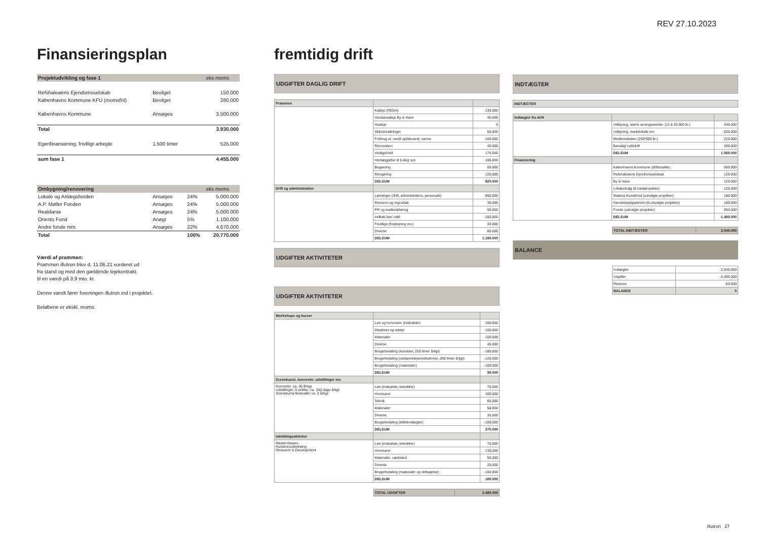REV 27.10.2023
Finansieringsplan
| Projektudvikling og fase 1 | | | eks moms |
| Refshaleøens Ejendomsselskab | Bevilget | | 150.000 |
| Københavns Kommune KFU (momsfrit) | Bevilget | | 280.000 |
| Københavns Kommune | Ansøges | | 3.500.000 |
| Total | | | 3.930.000 |
| Egenfinansiering, frivilligt arbejde | 1.500 timer | | 525.000 |
| sum fase 1 | | | 4.455.000 |
| Ombygning/renovering | | | eks moms |
| Lokale og Anlægsfonden | Ansøges | 24% | 5.000.000 |
| A.P. Møller Fonden | Ansøges | 24% | 5.000.000 |
| Realdania | Ansøges | 24% | 5.000.000 |
| Orients Fond | Anøgt | 5% | 1.100.000 |
| Andre fonde mm. | Ansøges | 22% | 4.670.000 |
| Total | | 100% | 20.770.000 |
Værdi af prammen:
Prammen illutron blev d. 11.06.21 vurderet ud
fra stand og med den gældende lejekontrakt
til en værdi på 3,9 mio. kr.
Denne værdi fører foreningen illutron ind i projektet.
Beløbene er ekskl. moms.
fremtidig drift
UDGIFTER DAGLIG DRIFT
| Prammen | | |
| | Kajleje (REDA) | 130.000 |
| | Vandarealleje By & Havn | 40.000 |
| | Husleje | 0 |
| | Skibsforsikringer | 50.000 |
| | Forbrug el, vand/ spildevand, varme | 100.000 |
| | Renovation | 40.000 |
| | Vedligehold | 175.000 |
| | Henlæggelse til 5-årig syn | 100.000 |
| | Bugsering | 60.000 |
| | Rengøring | 125.000 |
| | DELSUM | 820.000 |
| Drift og administration | | |
| | Lønninger (drift, administration, personale) | 850.000 |
| | Revision og regnskab | 30.000 |
| | PR og markedsføring | 50.000 |
| | Indkøb bar/ café | 150.000 |
| | Frivillige (forplejning mv.) | 30.000 |
| | Diverse | 80.000 |
| | DELSUM | 1.190.000 |
UDGIFTER AKTIVITETER
UDGIFTER AKTIVITETER
| Workshops og kurser | | |
| | Løn og honorarer (instruktør) | 200.000 |
| | Maskiner og udstyr | 100.000 |
| | Materialer | 150.000 |
| | Diverse | 45.000 |
| | Brugerbetaling (kursister, 250 timer årligt) | -185.000 |
| | Brugerbetaling (uddannelsesinstitutioner, 250 timer årligt) | -125.000 |
| | Brugerbetaling (materialer) | -150.000 |
| | DELSUM | 35.000 |
| Scenekunst, koncerter, udstillinger mv. | | |
| Koncerter, ca. 30 årlige Udstillinger, 5 unikke, ca. 150 dage årligt Scenekunst-festivaller ca. 3 årlige | Løn (instruktør, teknikker) | 75.000 |
| | Honorarer | 200.000 |
| | Teknik | 60.000 |
| | Materialer | 50.000 |
| | Diverse | 35.000 |
| | Brugerbetaling (billetindtægter) | -150.000 |
| | DELSUM | 270.000 |
| Udviklingsaktiviter | | |
| Masterclasses Kunstnerudveksling Research & Development | Løn (instruktør, teknikker) | 75.000 |
| | Honorarer | 130.000 |
| | Materialer, værksted | 50.000 |
| | Diverse | 25.000 |
| | Brugerbetaling (materialer og deltagelse) | -100.000 |
| | DELSUM | 180.000 |
| TOTAL UDGIFTER | 2.495.000 |
INDTÆGTER
| INDTÆGTER |
| Indtægter fra drift | | |
| | Udlejning, større arrangementer (12 á 20.000 kr.) | 340.000 |
| | Udlejning, mødelokale mv. | 220.000 |
| | Medlemskaber (250*600 kr.) | 220.000 |
| | Barsalg/ cafédrift | 285.000 |
| | DELSUM | 1.065.000 |
| Financiering | | |
| | Københavns Kommune (driftsstøtte) | 550.000 |
| | Refshaleøens Ejendomsselskab | 125.000 |
| | By & Havn | 125.000 |
| | Lokaludvalg (6 lokalprojekter) | 120.000 |
| | Statens Kunstfond (udvalgte projekter) | 180.000 |
| | Samarbejdspartnere (6 udvalgte projekter) | 180.000 |
| | Fonde (udvalgte projekter) | 200.000 |
| | DELSUM | 1.480.000 |
| TOTAL INDTÆGTER | 2.545.000 |
BALANCE
| Indtægter | 2.545.000 |
| Udgifter | -2.495.000 |
| Reserve | -50.000 |
| BALANCE | 0 |
Illutron 27